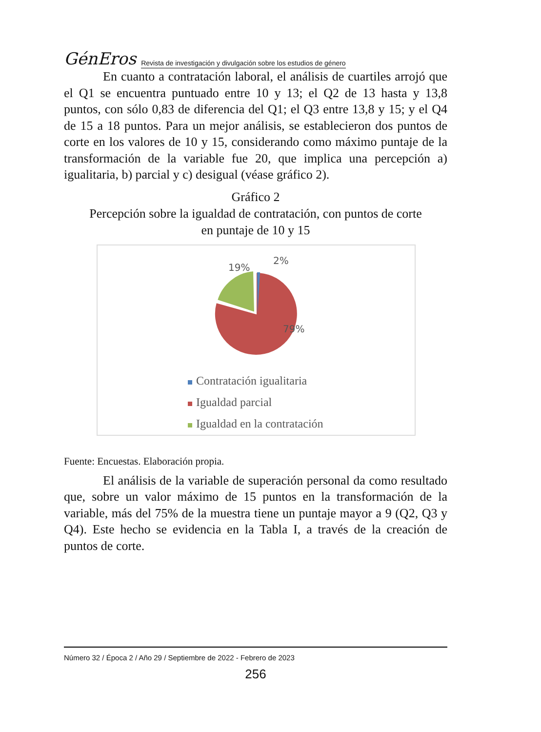GénEros Revista de investigación y divulgación sobre los estudios de género
En cuanto a contratación laboral, el análisis de cuartiles arrojó que el Q1 se encuentra puntuado entre 10 y 13; el Q2 de 13 hasta y 13,8 puntos, con sólo 0,83 de diferencia del Q1; el Q3 entre 13,8 y 15; y el Q4 de 15 a 18 puntos. Para un mejor análisis, se establecieron dos puntos de corte en los valores de 10 y 15, considerando como máximo puntaje de la transformación de la variable fue 20, que implica una percepción a) igualitaria, b) parcial y c) desigual (véase gráfico 2).
Gráfico 2
Percepción sobre la igualdad de contratación, con puntos de corte
en puntaje de 10 y 15
19%
2%
79%
Contratación igualitaria
Igualdad parcial
Igualdad en la contratación
Fuente: Encuestas. Elaboración propia.
El análisis de la variable de superación personal da como resultado que, sobre un valor máximo de 15 puntos en la transformación de la variable, más del 75% de la muestra tiene un puntaje mayor a 9 (Q2, Q3 y Q4). Este hecho se evidencia en la Tabla I, a través de la creación de puntos de corte.
Número 32 / Época 2 / Año 29 / Septiembre de 2022 - Febrero de 2023
256